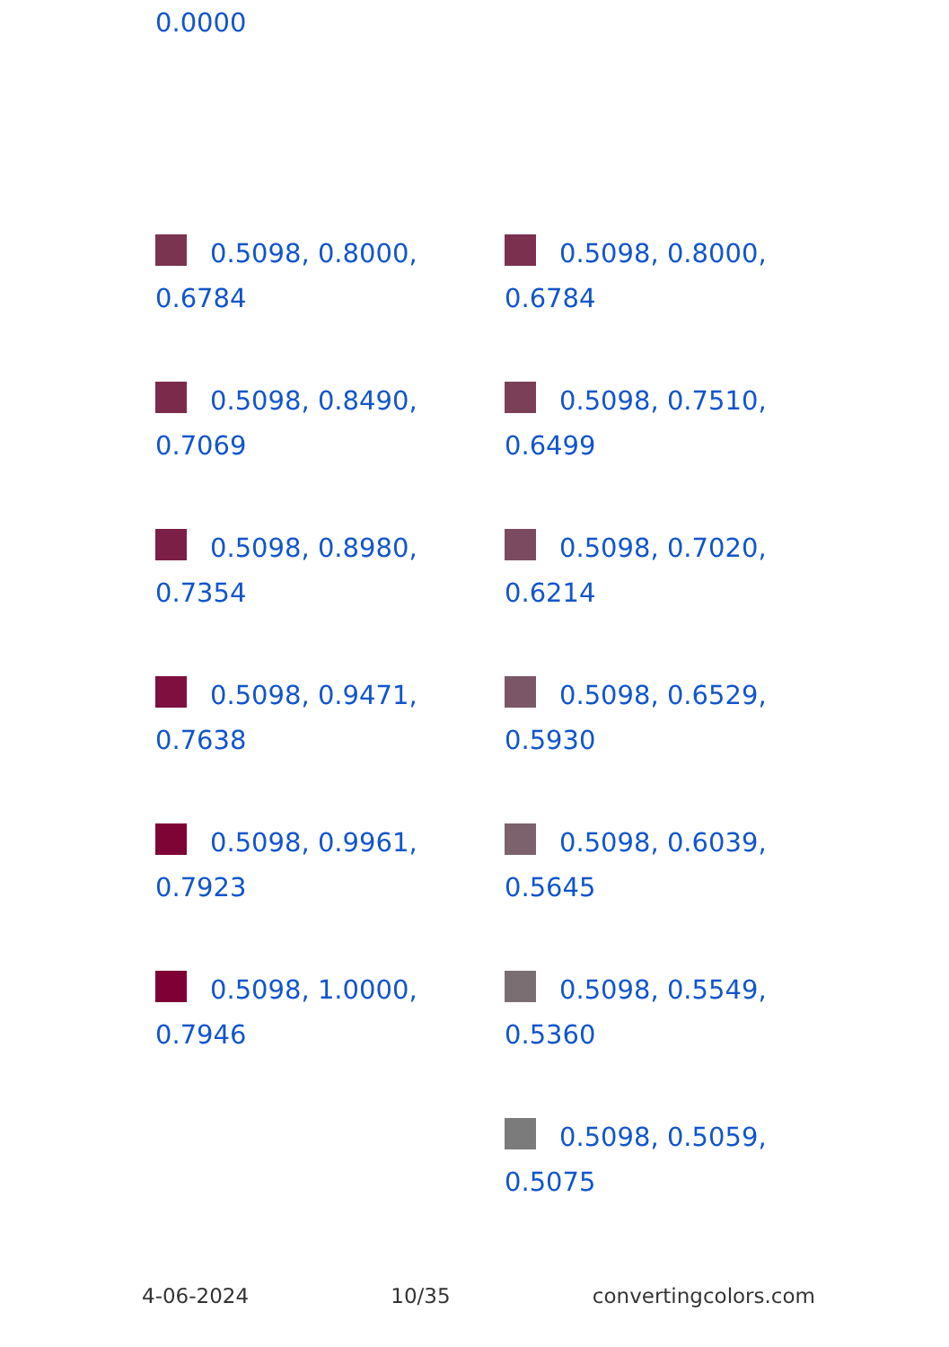0.0000
0.5098, 0.8000, 0.6784
0.5098, 0.8490, 0.7069
0.5098, 0.8980, 0.7354
0.5098, 0.9471, 0.7638
0.5098, 0.9961, 0.7923
0.5098, 1.0000, 0.7946
0.5098, 0.8000, 0.6784
0.5098, 0.7510, 0.6499
0.5098, 0.7020, 0.6214
0.5098, 0.6529, 0.5930
0.5098, 0.6039, 0.5645
0.5098, 0.5549, 0.5360
0.5098, 0.5059, 0.5075
4-06-2024 10/35 convertingcolors.com